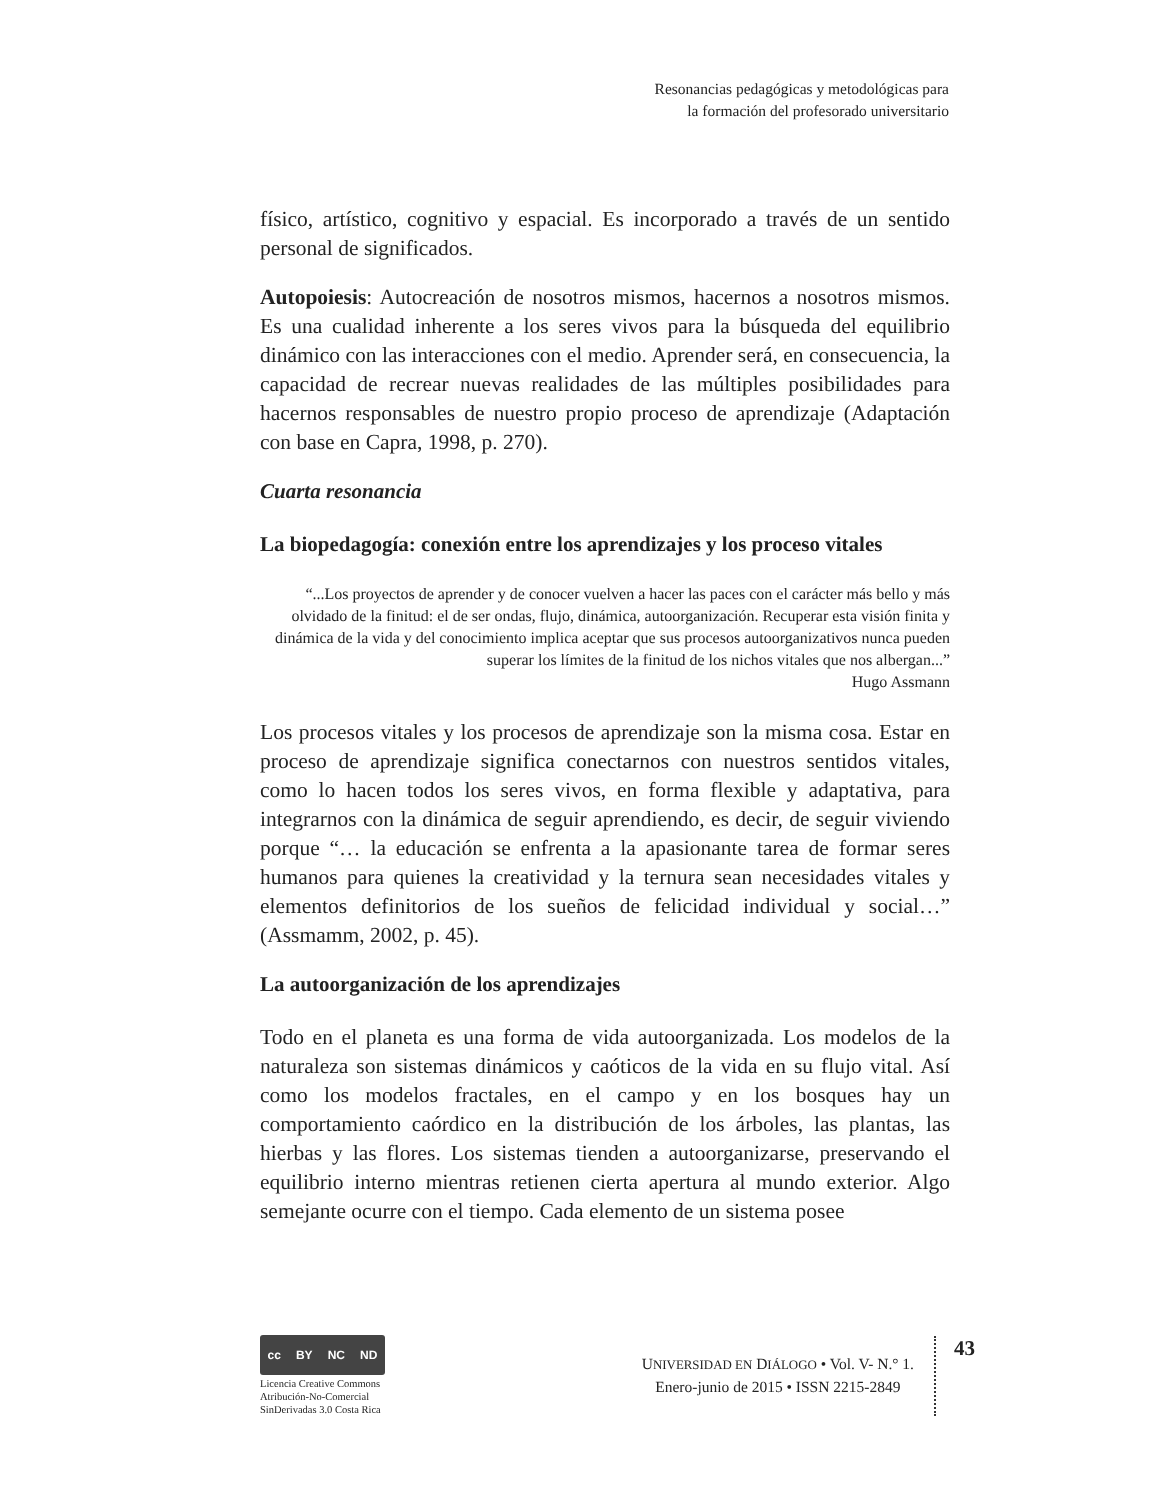Resonancias pedagógicas y metodológicas para
la formación del profesorado universitario
físico, artístico, cognitivo y espacial. Es incorporado a través de un sentido personal de significados.
Autopoiesis: Autocreación de nosotros mismos, hacernos a nosotros mismos. Es una cualidad inherente a los seres vivos para la búsqueda del equilibrio dinámico con las interacciones con el medio. Aprender será, en consecuencia, la capacidad de recrear nuevas realidades de las múltiples posibilidades para hacernos responsables de nuestro propio proceso de aprendizaje (Adaptación con base en Capra, 1998, p. 270).
Cuarta resonancia
La biopedagogía: conexión entre los aprendizajes y los proceso vitales
“...Los proyectos de aprender y de conocer vuelven a hacer las paces con el carácter más bello y más olvidado de la finitud: el de ser ondas, flujo, dinámica, autoorganización. Recuperar esta visión finita y dinámica de la vida y del conocimiento implica aceptar que sus procesos autoorganizativos nunca pueden superar los límites de la finitud de los nichos vitales que nos albergan...”
Hugo Assmann
Los procesos vitales y los procesos de aprendizaje son la misma cosa. Estar en proceso de aprendizaje significa conectarnos con nuestros sentidos vitales, como lo hacen todos los seres vivos, en forma flexible y adaptativa, para integrarnos con la dinámica de seguir aprendiendo, es decir, de seguir viviendo porque “… la educación se enfrenta a la apasionante tarea de formar seres humanos para quienes la creatividad y la ternura sean necesidades vitales y elementos definitorios de los sueños de felicidad individual y social…” (Assmamm, 2002, p. 45).
La autoorganización de los aprendizajes
Todo en el planeta es una forma de vida autoorganizada. Los modelos de la naturaleza son sistemas dinámicos y caóticos de la vida en su flujo vital. Así como los modelos fractales, en el campo y en los bosques hay un comportamiento caórdico en la distribución de los árboles, las plantas, las hierbas y las flores. Los sistemas tienden a autoorganizarse, preservando el equilibrio interno mientras retienen cierta apertura al mundo exterior. Algo semejante ocurre con el tiempo. Cada elemento de un sistema posee
cc BY NC ND
Licencia Creative Commons
Atribución-No-Comercial
SinDerivadas 3.0 Costa Rica
UNIVERSIDAD EN DIÁLOGO • Vol. V- N.° 1.
Enero-junio de 2015 • ISSN 2215-2849
43